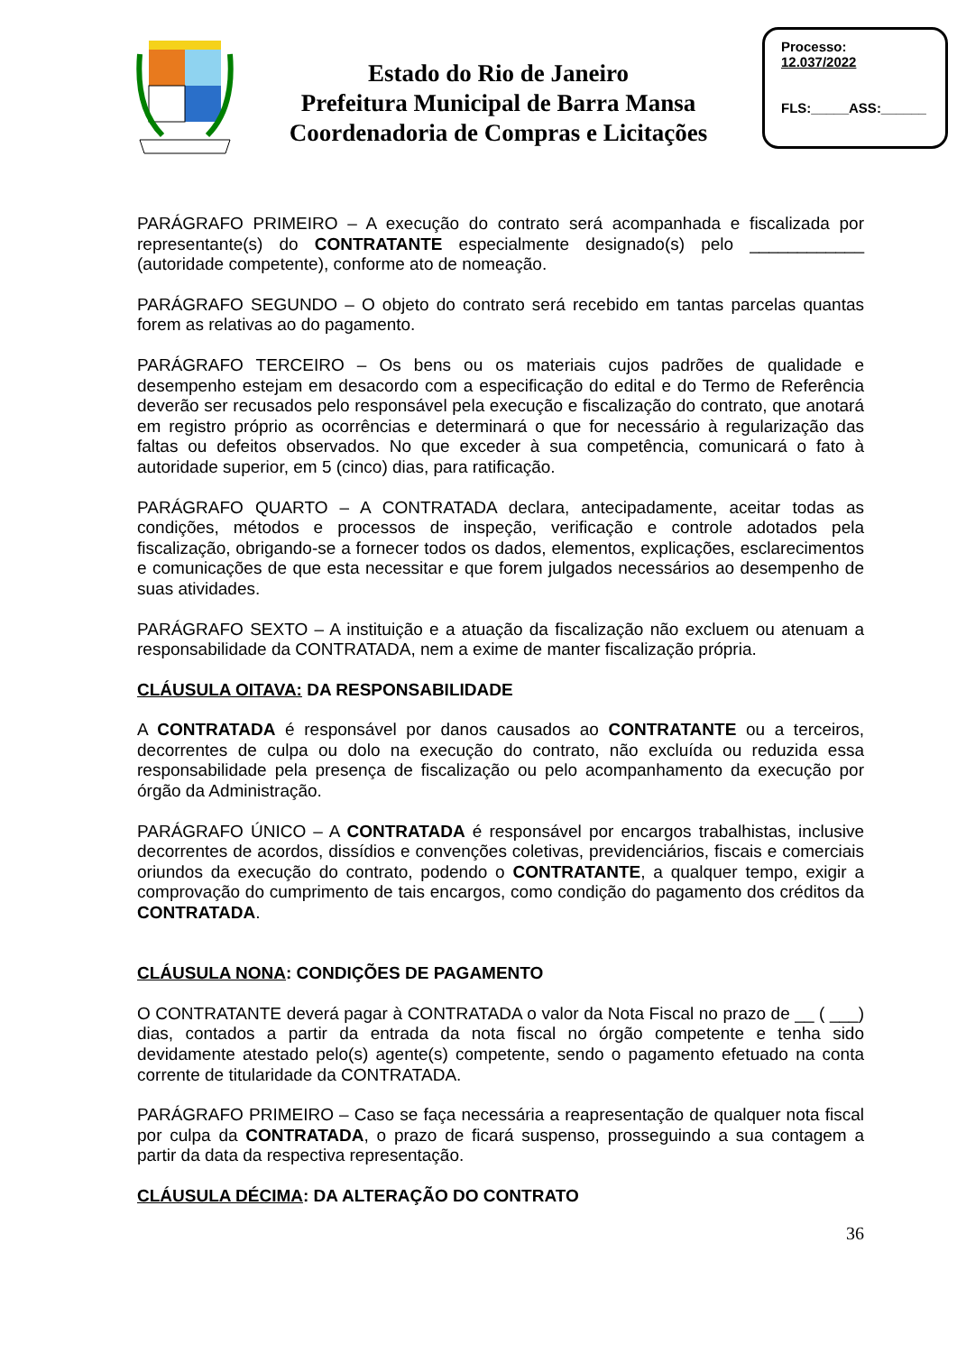Estado do Rio de Janeiro
Prefeitura Municipal de Barra Mansa
Coordenadoria de Compras e Licitações
Processo:
12.037/2022
FLS:_____ASS:______
PARÁGRAFO PRIMEIRO – A execução do contrato será acompanhada e fiscalizada por representante(s) do CONTRATANTE especialmente designado(s) pelo ____________ (autoridade competente), conforme ato de nomeação.
PARÁGRAFO SEGUNDO – O objeto do contrato será recebido em tantas parcelas quantas forem as relativas ao do pagamento.
PARÁGRAFO TERCEIRO – Os bens ou os materiais cujos padrões de qualidade e desempenho estejam em desacordo com a especificação do edital e do Termo de Referência deverão ser recusados pelo responsável pela execução e fiscalização do contrato, que anotará em registro próprio as ocorrências e determinará o que for necessário à regularização das faltas ou defeitos observados. No que exceder à sua competência, comunicará o fato à autoridade superior, em 5 (cinco) dias, para ratificação.
PARÁGRAFO QUARTO – A CONTRATADA declara, antecipadamente, aceitar todas as condições, métodos e processos de inspeção, verificação e controle adotados pela fiscalização, obrigando-se a fornecer todos os dados, elementos, explicações, esclarecimentos e comunicações de que esta necessitar e que forem julgados necessários ao desempenho de suas atividades.
PARÁGRAFO SEXTO – A instituição e a atuação da fiscalização não excluem ou atenuam a responsabilidade da CONTRATADA, nem a exime de manter fiscalização própria.
CLÁUSULA OITAVA: DA RESPONSABILIDADE
A CONTRATADA é responsável por danos causados ao CONTRATANTE ou a terceiros, decorrentes de culpa ou dolo na execução do contrato, não excluída ou reduzida essa responsabilidade pela presença de fiscalização ou pelo acompanhamento da execução por órgão da Administração.
PARÁGRAFO ÚNICO – A CONTRATADA é responsável por encargos trabalhistas, inclusive decorrentes de acordos, dissídios e convenções coletivas, previdenciários, fiscais e comerciais oriundos da execução do contrato, podendo o CONTRATANTE, a qualquer tempo, exigir a comprovação do cumprimento de tais encargos, como condição do pagamento dos créditos da CONTRATADA.
CLÁUSULA NONA: CONDIÇÕES DE PAGAMENTO
O CONTRATANTE deverá pagar à CONTRATADA o valor da Nota Fiscal no prazo de __ ( ___) dias, contados a partir da entrada da nota fiscal no órgão competente e tenha sido devidamente atestado pelo(s) agente(s) competente, sendo o pagamento efetuado na conta corrente de titularidade da CONTRATADA.
PARÁGRAFO PRIMEIRO – Caso se faça necessária a reapresentação de qualquer nota fiscal por culpa da CONTRATADA, o prazo de ficará suspenso, prosseguindo a sua contagem a partir da data da respectiva representação.
CLÁUSULA DÉCIMA: DA ALTERAÇÃO DO CONTRATO
36